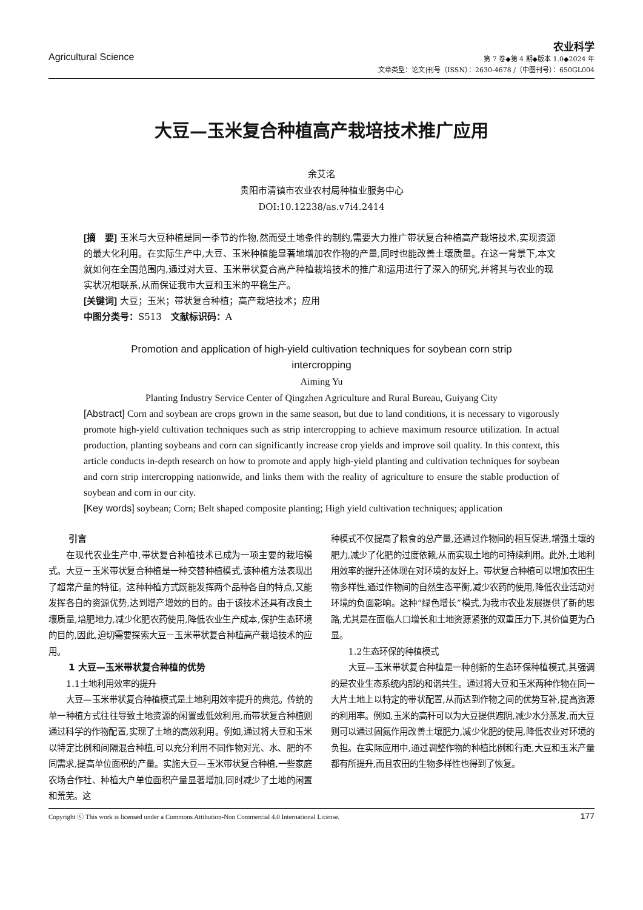Agricultural Science
农业科学
第 7 卷◆第 4 期◆版本 1.0◆2024 年
文章类型：论文|刊号（ISSN）：2630-4678 /（中图刊号）：650GL004
大豆—玉米复合种植高产栽培技术推广应用
余艾洺
贵阳市清镇市农业农村局种植业服务中心
DOI:10.12238/as.v7i4.2414
[摘　要] 玉米与大豆种植是同一季节的作物,然而受土地条件的制约,需要大力推广带状复合种植高产栽培技术,实现资源的最大化利用。在实际生产中,大豆、玉米种植能显著地增加农作物的产量,同时也能改善土壤质量。在这一背景下,本文就如何在全国范围内,通过对大豆、玉米带状复合高产种植栽培技术的推广和运用进行了深入的研究,并将其与农业的现实状况相联系,从而保证我市大豆和玉米的平稳生产。
[关键词] 大豆；玉米；带状复合种植；高产栽培技术；应用
中图分类号：S513　文献标识码：A
Promotion and application of high-yield cultivation techniques for soybean corn strip
intercropping
Aiming Yu
Planting Industry Service Center of Qingzhen Agriculture and Rural Bureau, Guiyang City
[Abstract] Corn and soybean are crops grown in the same season, but due to land conditions, it is necessary to vigorously promote high-yield cultivation techniques such as strip intercropping to achieve maximum resource utilization. In actual production, planting soybeans and corn can significantly increase crop yields and improve soil quality. In this context, this article conducts in-depth research on how to promote and apply high-yield planting and cultivation techniques for soybean and corn strip intercropping nationwide, and links them with the reality of agriculture to ensure the stable production of soybean and corn in our city.
[Key words] soybean; Corn; Belt shaped composite planting; High yield cultivation techniques; application
引言
在现代农业生产中,带状复合种植技术已成为一项主要的栽培模式。大豆－玉米带状复合种植是一种交替种植模式,该种植方法表现出了超常产量的特征。这种种植方式既能发挥两个品种各自的特点,又能发挥各自的资源优势,达到增产增效的目的。由于该技术还具有改良土壤质量,培肥地力,减少化肥农药使用,降低农业生产成本,保护生态环境的目的,因此,迫切需要探索大豆－玉米带状复合种植高产栽培技术的应用。
1 大豆—玉米带状复合种植的优势
1.1土地利用效率的提升
大豆—玉米带状复合种植模式是土地利用效率提升的典范。传统的单一种植方式往往导致土地资源的闲置或低效利用,而带状复合种植则通过科学的作物配置,实现了土地的高效利用。例如,通过将大豆和玉米以特定比例和间隔混合种植,可以充分利用不同作物对光、水、肥的不同需求,提高单位面积的产量。实施大豆—玉米带状复合种植,一些家庭农场合作社、种植大户单位面积产量显著增加,同时减少了土地的闲置和荒芜。这
种模式不仅提高了粮食的总产量,还通过作物间的相互促进,增强土壤的肥力,减少了化肥的过度依赖,从而实现土地的可持续利用。此外,土地利用效率的提升还体现在对环境的友好上。带状复合种植可以增加农田生物多样性,通过作物间的自然生态平衡,减少农药的使用,降低农业活动对环境的负面影响。这种“绿色增长”模式,为我市农业发展提供了新的思路,尤其是在面临人口增长和土地资源紧张的双重压力下,其价值更为凸显。
1.2生态环保的种植模式
大豆—玉米带状复合种植是一种创新的生态环保种植模式,其强调的是农业生态系统内部的和谐共生。通过将大豆和玉米两种作物在同一大片土地上以特定的带状配置,从而达到作物之间的优势互补,提高资源的利用率。例如,玉米的高秆可以为大豆提供遮阴,减少水分蒸发,而大豆则可以通过固氮作用改善土壤肥力,减少化肥的使用,降低农业对环境的负担。在实际应用中,通过调整作物的种植比例和行距,大豆和玉米产量都有所提升,而且农田的生物多样性也得到了恢复。
Copyright ⓒ This work is licensed under a Commons Attibution-Non Commercial 4.0 International License. 177